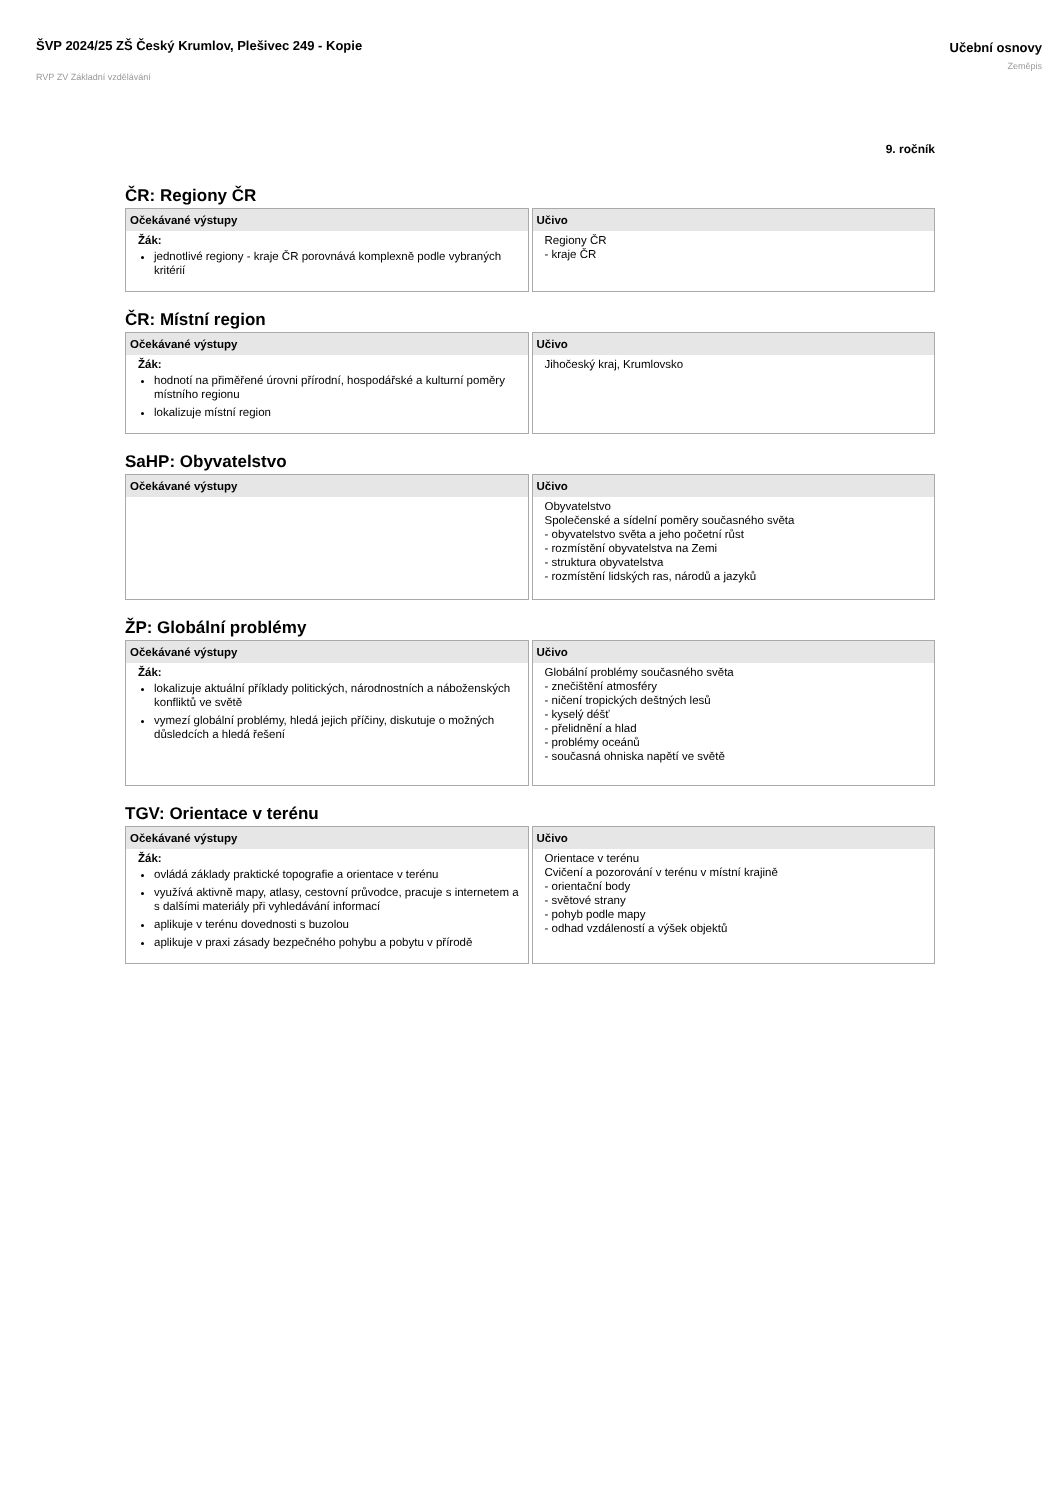ŠVP 2024/25 ZŠ Český Krumlov, Plešivec 249 - Kopie
RVP ZV Základní vzdělávání
Učební osnovy
Zeměpis
9. ročník
ČR: Regiony ČR
| Očekávané výstupy | Učivo |
| --- | --- |
| Žák: jednotlivé regiony - kraje ČR porovnává komplexně podle vybraných kritérií | Regiony ČR - kraje ČR |
ČR: Místní region
| Očekávané výstupy | Učivo |
| --- | --- |
| Žák: hodnotí na přiměřené úrovni přírodní, hospodářské a kulturní poměry místního regionu lokalizuje místní region | Jihočeský kraj, Krumlovsko |
SaHP: Obyvatelstvo
| Očekávané výstupy | Učivo |
| --- | --- |
| | Obyvatelstvo Společenské a sídelní poměry současného světa - obyvatelstvo světa a jeho početní růst - rozmístění obyvatelstva na Zemi - struktura obyvatelstva - rozmístění lidských ras, národů a jazyků |
ŽP: Globální problémy
| Očekávané výstupy | Učivo |
| --- | --- |
| Žák: lokalizuje aktuální příklady politických, národnostních a náboženských konfliktů ve světě vymezí globální problémy, hledá jejich příčiny, diskutuje o možných důsledcích a hledá řešení | Globální problémy současného světa - znečištění atmosféry - ničení tropických deštných lesů - kyselý déšť - přelidnění a hlad - problémy oceánů - současná ohniska napětí ve světě |
TGV: Orientace v terénu
| Očekávané výstupy | Učivo |
| --- | --- |
| Žák: ovládá základy praktické topografie a orientace v terénu využívá aktivně mapy, atlasy, cestovní průvodce, pracuje s internetem a s dalšími materiály při vyhledávání informací aplikuje v terénu dovednosti s buzolou aplikuje v praxi zásady bezpečného pohybu a pobytu v přírodě | Orientace v terénu Cvičení a pozorování v terénu v místní krajině - orientační body - světové strany - pohyb podle mapy - odhad vzdáleností a výšek objektů |